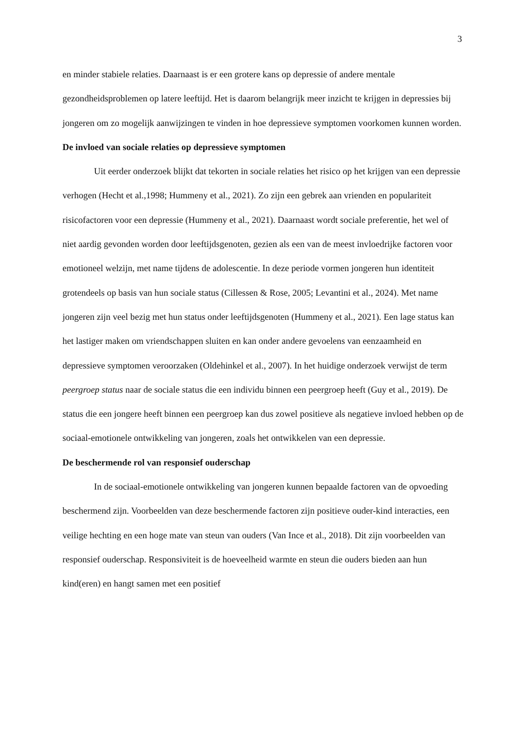3
en minder stabiele relaties. Daarnaast is er een grotere kans op depressie of andere mentale gezondheidsproblemen op latere leeftijd. Het is daarom belangrijk meer inzicht te krijgen in depressies bij jongeren om zo mogelijk aanwijzingen te vinden in hoe depressieve symptomen voorkomen kunnen worden.
De invloed van sociale relaties op depressieve symptomen
Uit eerder onderzoek blijkt dat tekorten in sociale relaties het risico op het krijgen van een depressie verhogen (Hecht et al.,1998; Hummeny et al., 2021). Zo zijn een gebrek aan vrienden en populariteit risicofactoren voor een depressie (Hummeny et al., 2021). Daarnaast wordt sociale preferentie, het wel of niet aardig gevonden worden door leeftijdsgenoten, gezien als een van de meest invloedrijke factoren voor emotioneel welzijn, met name tijdens de adolescentie. In deze periode vormen jongeren hun identiteit grotendeels op basis van hun sociale status (Cillessen & Rose, 2005; Levantini et al., 2024). Met name jongeren zijn veel bezig met hun status onder leeftijdsgenoten (Hummeny et al., 2021). Een lage status kan het lastiger maken om vriendschappen sluiten en kan onder andere gevoelens van eenzaamheid en depressieve symptomen veroorzaken (Oldehinkel et al., 2007). In het huidige onderzoek verwijst de term peergroep status naar de sociale status die een individu binnen een peergroep heeft (Guy et al., 2019). De status die een jongere heeft binnen een peergroep kan dus zowel positieve als negatieve invloed hebben op de sociaal-emotionele ontwikkeling van jongeren, zoals het ontwikkelen van een depressie.
De beschermende rol van responsief ouderschap
In de sociaal-emotionele ontwikkeling van jongeren kunnen bepaalde factoren van de opvoeding beschermend zijn. Voorbeelden van deze beschermende factoren zijn positieve ouder-kind interacties, een veilige hechting en een hoge mate van steun van ouders (Van Ince et al., 2018). Dit zijn voorbeelden van responsief ouderschap. Responsiviteit is de hoeveelheid warmte en steun die ouders bieden aan hun kind(eren) en hangt samen met een positief